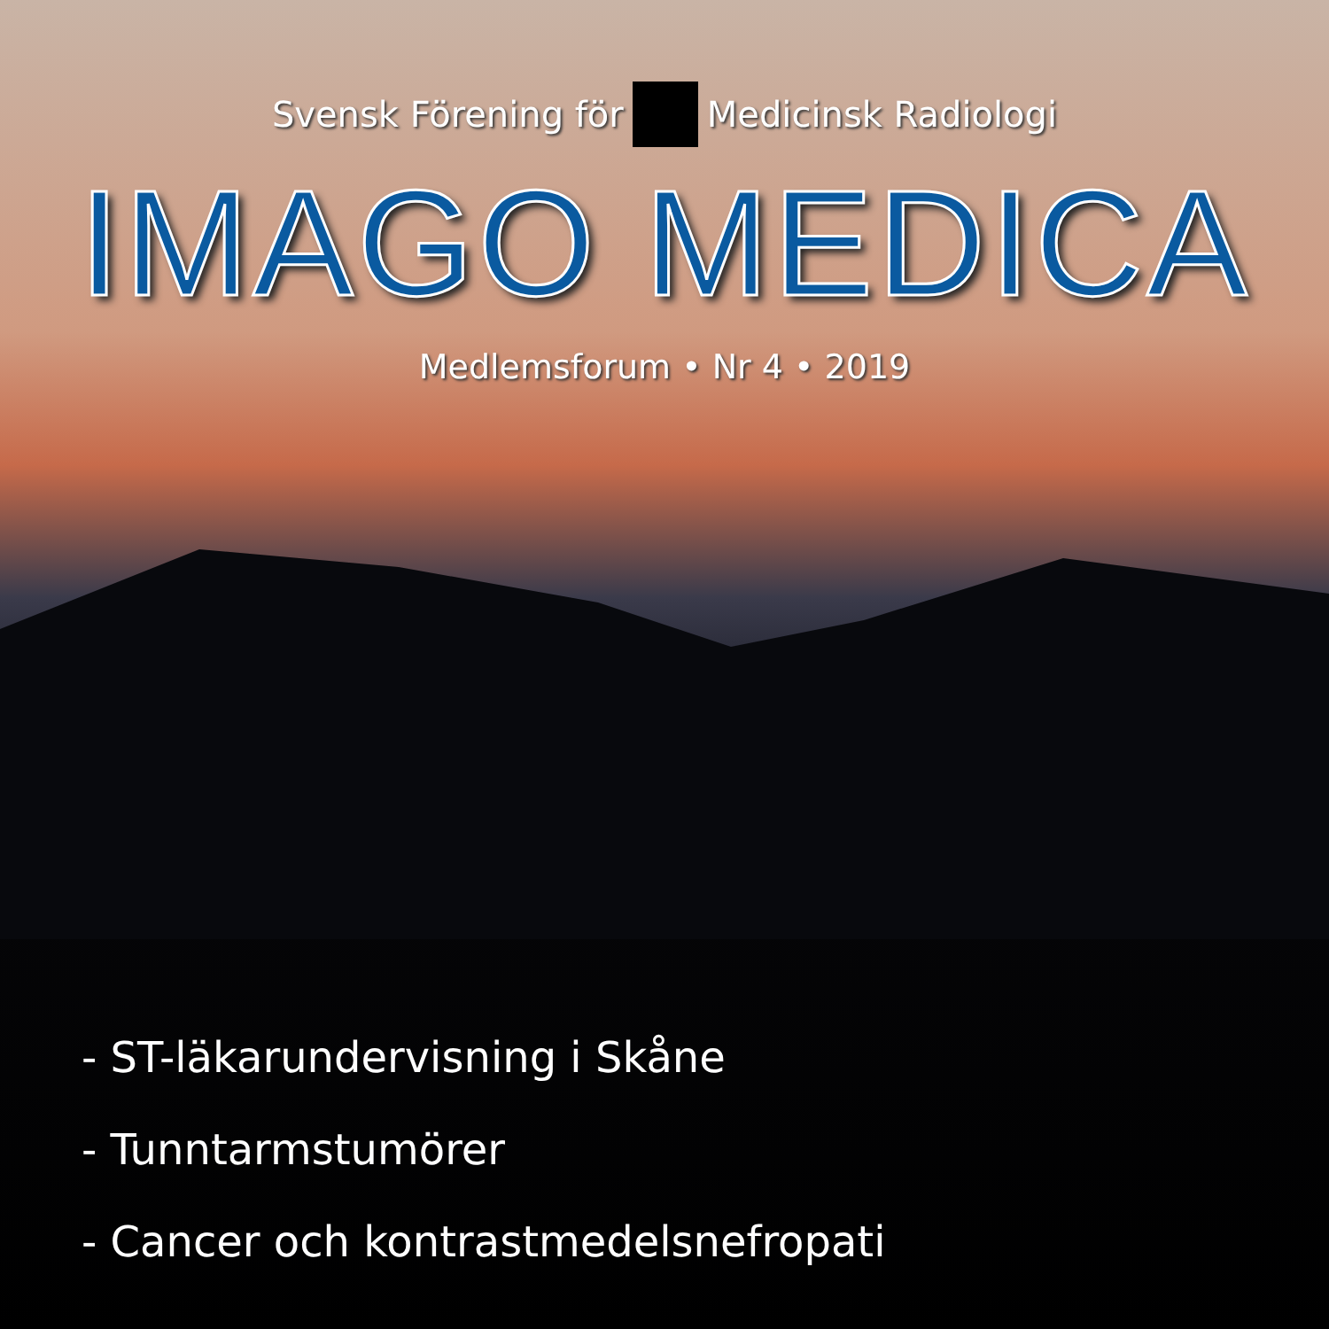Svensk Förening för Medicinsk Radiologi
IMAGO MEDICA
Medlemsforum • Nr 4 • 2019
- ST-läkarundervisning i Skåne
- Tunntarmstumörer
- Cancer och kontrastmedelsnefropati